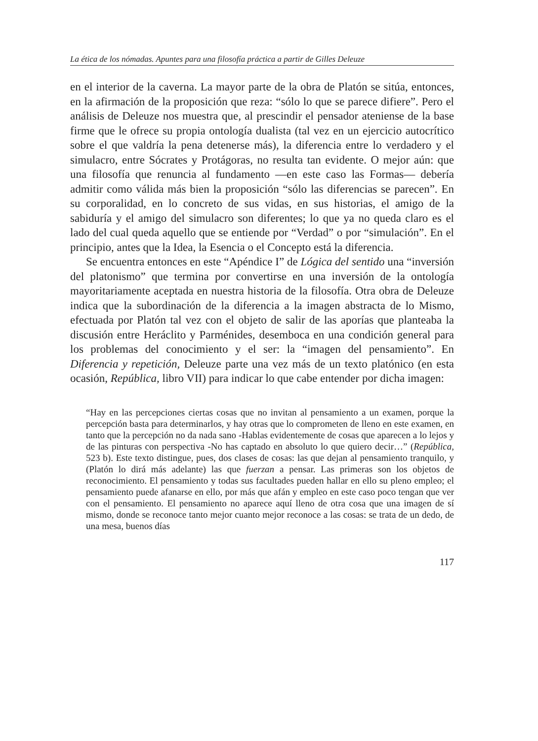La ética de los nómadas. Apuntes para una filosofía práctica a partir de Gilles Deleuze
en el interior de la caverna. La mayor parte de la obra de Platón se sitúa, entonces, en la afirmación de la proposición que reza: “sólo lo que se parece difiere”. Pero el análisis de Deleuze nos muestra que, al prescindir el pensador ateniense de la base firme que le ofrece su propia ontología dualista (tal vez en un ejercicio autocrítico sobre el que valdría la pena detenerse más), la diferencia entre lo verdadero y el simulacro, entre Sócrates y Protágoras, no resulta tan evidente. O mejor aún: que una filosofía que renuncia al fundamento —en este caso las Formas— debería admitir como válida más bien la proposición “sólo las diferencias se parecen”. En su corporalidad, en lo concreto de sus vidas, en sus historias, el amigo de la sabiduría y el amigo del simulacro son diferentes; lo que ya no queda claro es el lado del cual queda aquello que se entiende por “Verdad” o por “simulación”. En el principio, antes que la Idea, la Esencia o el Concepto está la diferencia.
Se encuentra entonces en este “Apéndice I” de Lógica del sentido una “inversión del platonismo” que termina por convertirse en una inversión de la ontología mayoritariamente aceptada en nuestra historia de la filosofía. Otra obra de Deleuze indica que la subordinación de la diferencia a la imagen abstracta de lo Mismo, efectuada por Platón tal vez con el objeto de salir de las aporías que planteaba la discusión entre Heráclito y Parménides, desemboca en una condición general para los problemas del conocimiento y el ser: la “imagen del pensamiento”. En Diferencia y repetición, Deleuze parte una vez más de un texto platónico (en esta ocasión, República, libro VII) para indicar lo que cabe entender por dicha imagen:
“Hay en las percepciones ciertas cosas que no invitan al pensamiento a un examen, porque la percepción basta para determinarlos, y hay otras que lo comprometen de lleno en este examen, en tanto que la percepción no da nada sano -Hablas evidentemente de cosas que aparecen a lo lejos y de las pinturas con perspectiva -No has captado en absoluto lo que quiero decir…” (República, 523 b). Este texto distingue, pues, dos clases de cosas: las que dejan al pensamiento tranquilo, y (Platón lo dirá más adelante) las que fuerzan a pensar. Las primeras son los objetos de reconocimiento. El pensamiento y todas sus facultades pueden hallar en ello su pleno empleo; el pensamiento puede afanarse en ello, por más que afán y empleo en este caso poco tengan que ver con el pensamiento. El pensamiento no aparece aquí lleno de otra cosa que una imagen de sí mismo, donde se reconoce tanto mejor cuanto mejor reconoce a las cosas: se trata de un dedo, de una mesa, buenos días
117